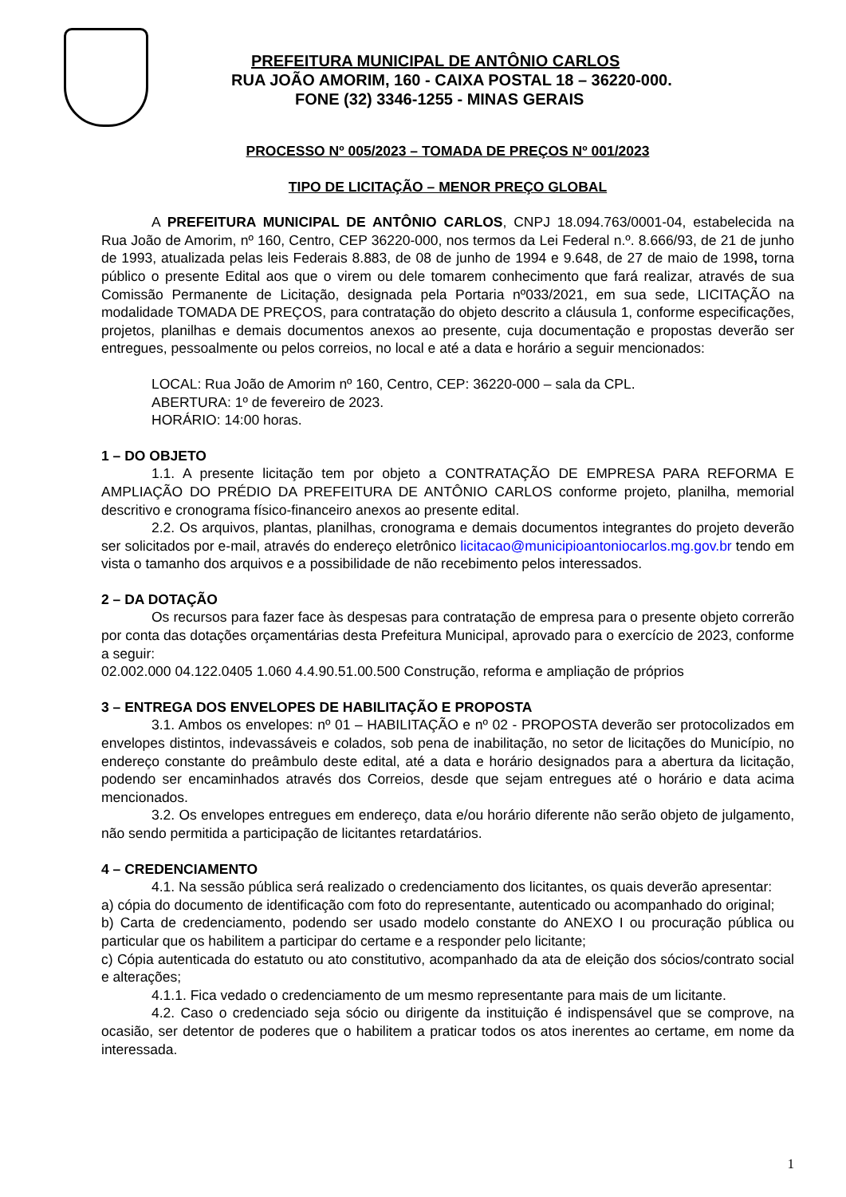PREFEITURA MUNICIPAL DE ANTÔNIO CARLOS
RUA JOÃO AMORIM, 160 - CAIXA POSTAL 18 – 36220-000.
FONE (32) 3346-1255 - MINAS GERAIS
PROCESSO Nº 005/2023 – TOMADA DE PREÇOS Nº 001/2023
TIPO DE LICITAÇÃO – MENOR PREÇO GLOBAL
A PREFEITURA MUNICIPAL DE ANTÔNIO CARLOS, CNPJ 18.094.763/0001-04, estabelecida na Rua João de Amorim, nº 160, Centro, CEP 36220-000, nos termos da Lei Federal n.º. 8.666/93, de 21 de junho de 1993, atualizada pelas leis Federais 8.883, de 08 de junho de 1994 e 9.648, de 27 de maio de 1998, torna público o presente Edital aos que o virem ou dele tomarem conhecimento que fará realizar, através de sua Comissão Permanente de Licitação, designada pela Portaria nº033/2021, em sua sede, LICITAÇÃO na modalidade TOMADA DE PREÇOS, para contratação do objeto descrito a cláusula 1, conforme especificações, projetos, planilhas e demais documentos anexos ao presente, cuja documentação e propostas deverão ser entregues, pessoalmente ou pelos correios, no local e até a data e horário a seguir mencionados:
LOCAL: Rua João de Amorim nº 160, Centro, CEP: 36220-000 – sala da CPL.
ABERTURA: 1º de fevereiro de 2023.
HORÁRIO: 14:00 horas.
1 – DO OBJETO
1.1. A presente licitação tem por objeto a CONTRATAÇÃO DE EMPRESA PARA REFORMA E AMPLIAÇÃO DO PRÉDIO DA PREFEITURA DE ANTÔNIO CARLOS conforme projeto, planilha, memorial descritivo e cronograma físico-financeiro anexos ao presente edital.
2.2. Os arquivos, plantas, planilhas, cronograma e demais documentos integrantes do projeto deverão ser solicitados por e-mail, através do endereço eletrônico licitacao@municipioantoniocarlos.mg.gov.br tendo em vista o tamanho dos arquivos e a possibilidade de não recebimento pelos interessados.
2 – DA DOTAÇÃO
Os recursos para fazer face às despesas para contratação de empresa para o presente objeto correrão por conta das dotações orçamentárias desta Prefeitura Municipal, aprovado para o exercício de 2023, conforme a seguir:
02.002.000 04.122.0405 1.060 4.4.90.51.00.500 Construção, reforma e ampliação de próprios
3 – ENTREGA DOS ENVELOPES DE HABILITAÇÃO E PROPOSTA
3.1. Ambos os envelopes: nº 01 – HABILITAÇÃO e nº 02 - PROPOSTA deverão ser protocolizados em envelopes distintos, indevassáveis e colados, sob pena de inabilitação, no setor de licitações do Município, no endereço constante do preâmbulo deste edital, até a data e horário designados para a abertura da licitação, podendo ser encaminhados através dos Correios, desde que sejam entregues até o horário e data acima mencionados.
3.2. Os envelopes entregues em endereço, data e/ou horário diferente não serão objeto de julgamento, não sendo permitida a participação de licitantes retardatários.
4 – CREDENCIAMENTO
4.1. Na sessão pública será realizado o credenciamento dos licitantes, os quais deverão apresentar:
a) cópia do documento de identificação com foto do representante, autenticado ou acompanhado do original;
b) Carta de credenciamento, podendo ser usado modelo constante do ANEXO I ou procuração pública ou particular que os habilitem a participar do certame e a responder pelo licitante;
c) Cópia autenticada do estatuto ou ato constitutivo, acompanhado da ata de eleição dos sócios/contrato social e alterações;
4.1.1. Fica vedado o credenciamento de um mesmo representante para mais de um licitante.
4.2. Caso o credenciado seja sócio ou dirigente da instituição é indispensável que se comprove, na ocasião, ser detentor de poderes que o habilitem a praticar todos os atos inerentes ao certame, em nome da interessada.
1